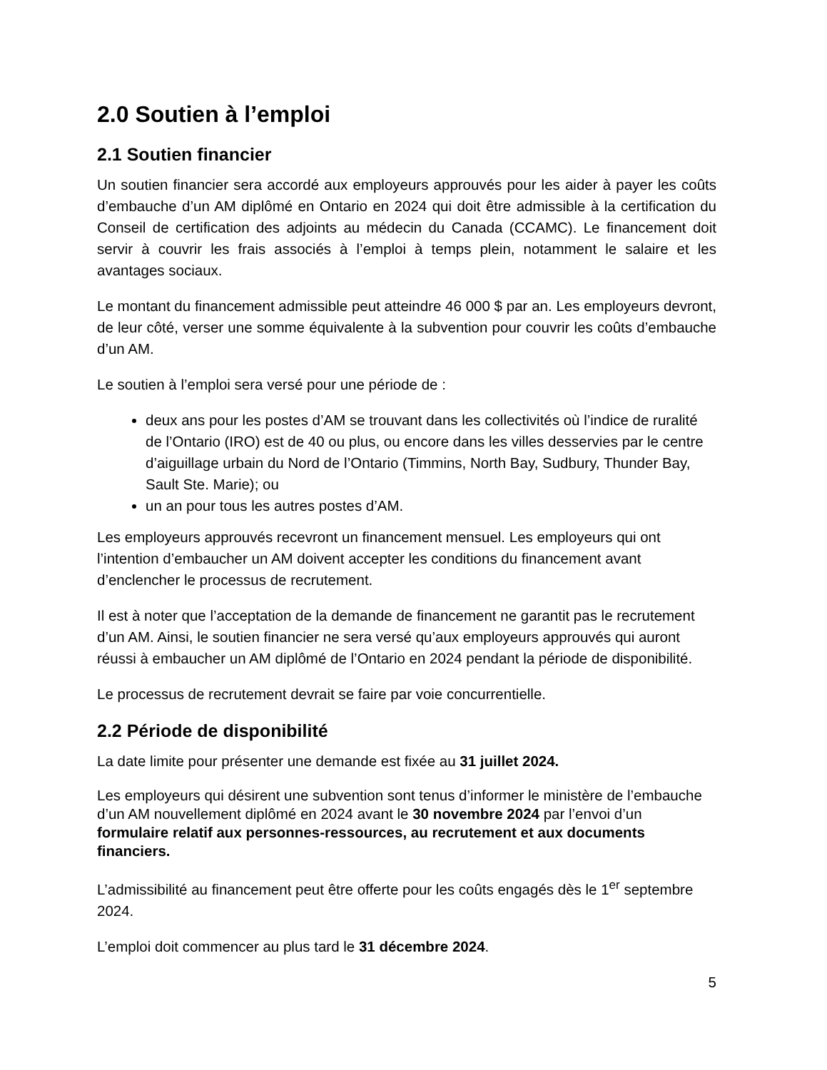2.0 Soutien à l’emploi
2.1 Soutien financier
Un soutien financier sera accordé aux employeurs approuvés pour les aider à payer les coûts d’embauche d’un AM diplômé en Ontario en 2024 qui doit être admissible à la certification du Conseil de certification des adjoints au médecin du Canada (CCAMC). Le financement doit servir à couvrir les frais associés à l’emploi à temps plein, notamment le salaire et les avantages sociaux.
Le montant du financement admissible peut atteindre 46 000 $ par an. Les employeurs devront, de leur côté, verser une somme équivalente à la subvention pour couvrir les coûts d’embauche d’un AM.
Le soutien à l’emploi sera versé pour une période de :
deux ans pour les postes d’AM se trouvant dans les collectivités où l’indice de ruralité de l’Ontario (IRO) est de 40 ou plus, ou encore dans les villes desservies par le centre d’aiguillage urbain du Nord de l’Ontario (Timmins, North Bay, Sudbury, Thunder Bay, Sault Ste. Marie); ou
un an pour tous les autres postes d’AM.
Les employeurs approuvés recevront un financement mensuel. Les employeurs qui ont l’intention d’embaucher un AM doivent accepter les conditions du financement avant d’enclencher le processus de recrutement.
Il est à noter que l’acceptation de la demande de financement ne garantit pas le recrutement d’un AM. Ainsi, le soutien financier ne sera versé qu’aux employeurs approuvés qui auront réussi à embaucher un AM diplômé de l’Ontario en 2024 pendant la période de disponibilité.
Le processus de recrutement devrait se faire par voie concurrentielle.
2.2 Période de disponibilité
La date limite pour présenter une demande est fixée au 31 juillet 2024.
Les employeurs qui désirent une subvention sont tenus d’informer le ministère de l’embauche d’un AM nouvellement diplômé en 2024 avant le 30 novembre 2024 par l’envoi d’un formulaire relatif aux personnes-ressources, au recrutement et aux documents financiers.
L’admissibilité au financement peut être offerte pour les coûts engagés dès le 1<sup>er</sup> septembre 2024.
L’emploi doit commencer au plus tard le 31 décembre 2024.
5